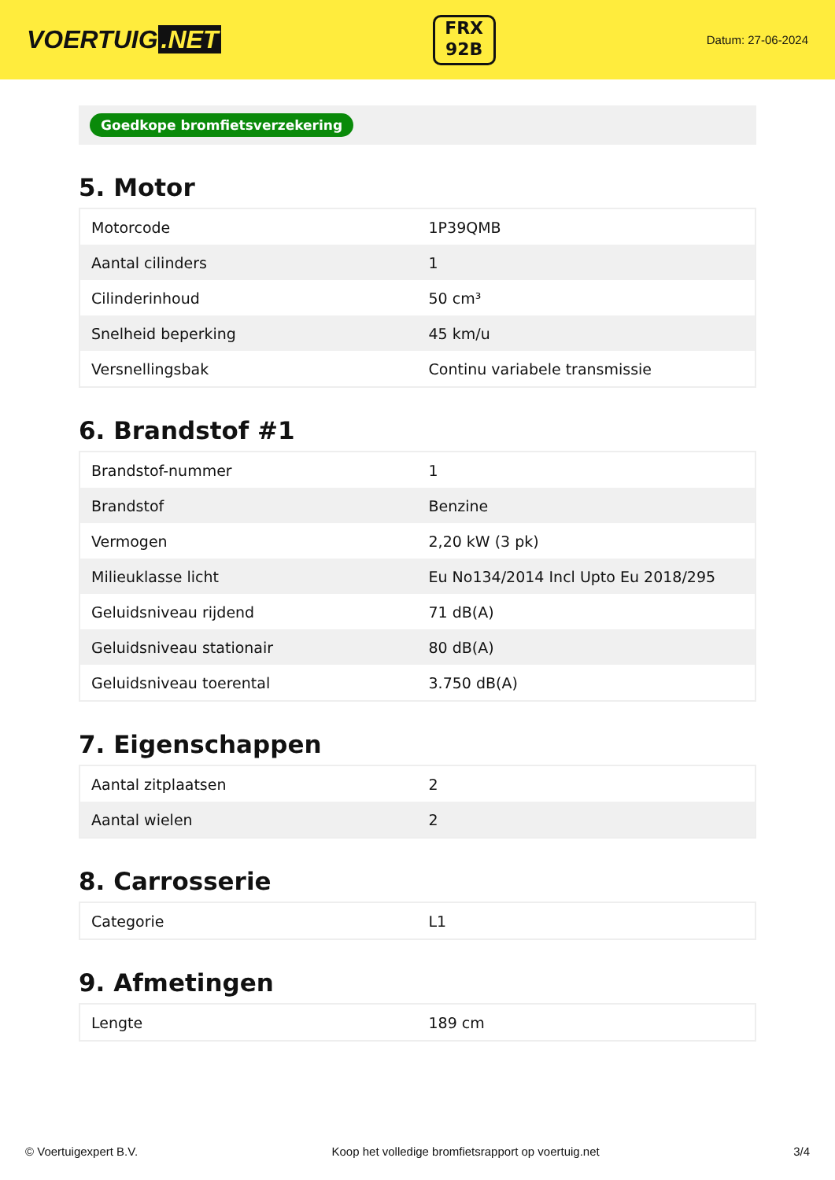VOERTUIG.NET
FRX
92B
Datum: 27-06-2024
Goedkope bromfietsverzekering
5. Motor
| Motorcode | 1P39QMB |
| Aantal cilinders | 1 |
| Cilinderinhoud | 50 cm³ |
| Snelheid beperking | 45 km/u |
| Versnellingsbak | Continu variabele transmissie |
6. Brandstof #1
| Brandstof-nummer | 1 |
| Brandstof | Benzine |
| Vermogen | 2,20 kW (3 pk) |
| Milieuklasse licht | Eu No134/2014 Incl Upto Eu 2018/295 |
| Geluidsniveau rijdend | 71 dB(A) |
| Geluidsniveau stationair | 80 dB(A) |
| Geluidsniveau toerental | 3.750 dB(A) |
7. Eigenschappen
| Aantal zitplaatsen | 2 |
| Aantal wielen | 2 |
8. Carrosserie
| Categorie | L1 |
9. Afmetingen
| Lengte | 189 cm |
© Voertuigexpert B.V. Koop het volledige bromfietsrapport op voertuig.net 3/4